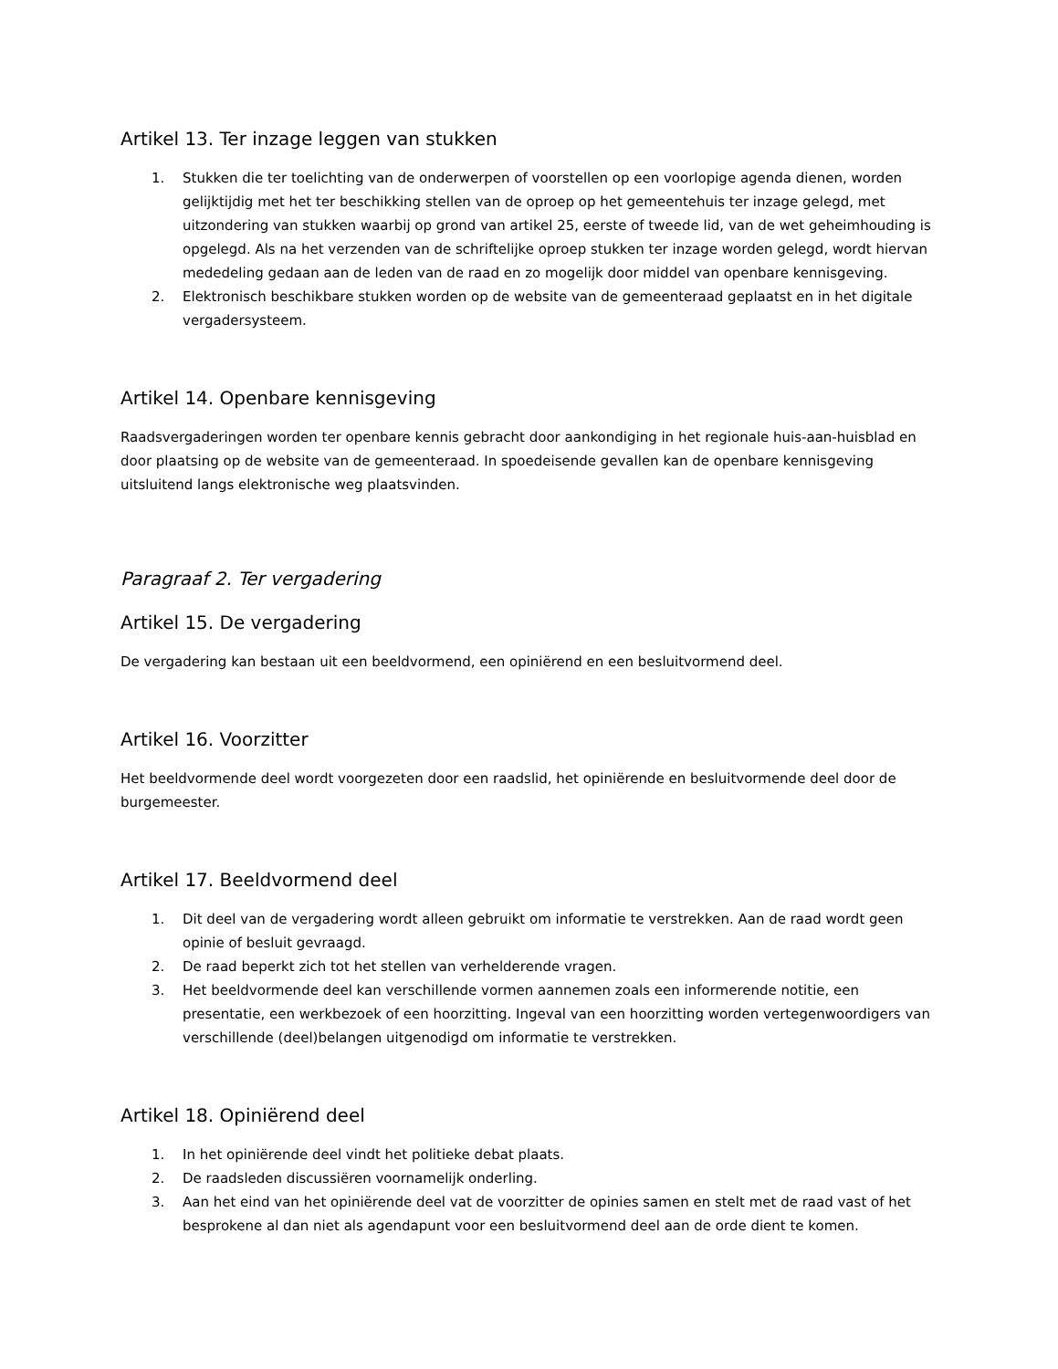Artikel 13. Ter inzage leggen van stukken
1. Stukken die ter toelichting van de onderwerpen of voorstellen op een voorlopige agenda dienen, worden gelijktijdig met het ter beschikking stellen van de oproep op het gemeentehuis ter inzage gelegd, met uitzondering van stukken waarbij op grond van artikel 25, eerste of tweede lid, van de wet geheimhouding is opgelegd. Als na het verzenden van de schriftelijke oproep stukken ter inzage worden gelegd, wordt hiervan mededeling gedaan aan de leden van de raad en zo mogelijk door middel van openbare kennisgeving.
2. Elektronisch beschikbare stukken worden op de website van de gemeenteraad geplaatst en in het digitale vergadersysteem.
Artikel 14. Openbare kennisgeving
Raadsvergaderingen worden ter openbare kennis gebracht door aankondiging in het regionale huis-aan-huisblad en door plaatsing op de website van de gemeenteraad. In spoedeisende gevallen kan de openbare kennisgeving uitsluitend langs elektronische weg plaatsvinden.
Paragraaf 2. Ter vergadering
Artikel 15. De vergadering
De vergadering kan bestaan uit een beeldvormend, een opiniërend en een besluitvormend deel.
Artikel 16. Voorzitter
Het beeldvormende deel wordt voorgezeten door een raadslid, het opiniërende en besluitvormende deel door de burgemeester.
Artikel 17. Beeldvormend deel
1. Dit deel van de vergadering wordt alleen gebruikt om informatie te verstrekken. Aan de raad wordt geen opinie of besluit gevraagd.
2. De raad beperkt zich tot het stellen van verhelderende vragen.
3. Het beeldvormende deel kan verschillende vormen aannemen zoals een informerende notitie, een presentatie, een werkbezoek of een hoorzitting. Ingeval van een hoorzitting worden vertegenwoordigers van verschillende (deel)belangen uitgenodigd om informatie te verstrekken.
Artikel 18. Opiniërend deel
1. In het opiniërende deel vindt het politieke debat plaats.
2. De raadsleden discussiëren voornamelijk onderling.
3. Aan het eind van het opiniërende deel vat de voorzitter de opinies samen en stelt met de raad vast of het besprokene al dan niet als agendapunt voor een besluitvormend deel aan de orde dient te komen.